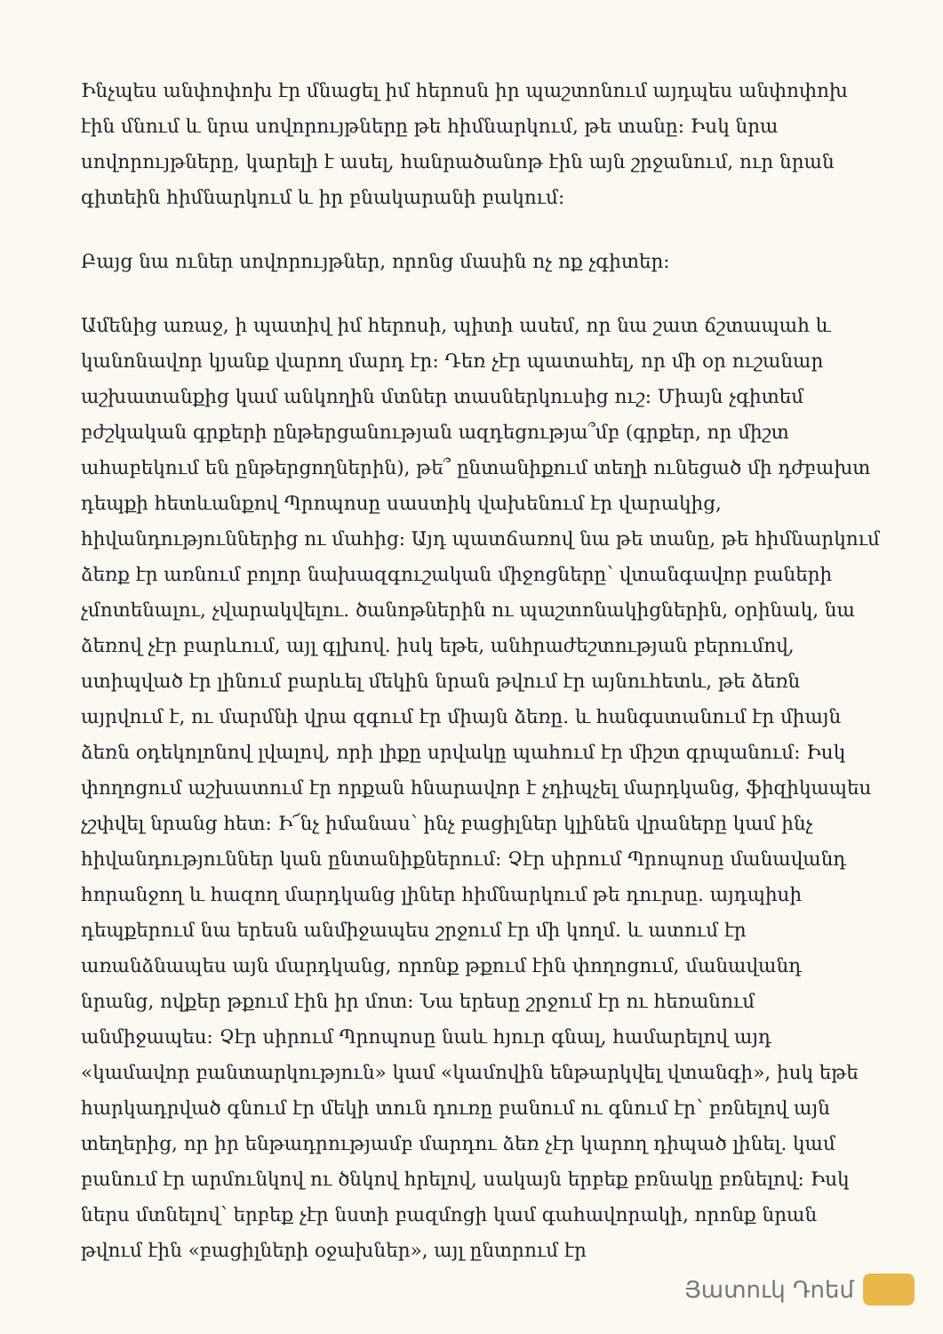Ինչպես անփոփոխ էր մնացել իմ հերոսն իր պաշտոնում այդպես անփոփոխ էին մնում և նրա սովորույթները թե հիմնարկում, թե տանը: Իսկ նրա սովորույթները, կարելի է ասել, հանրածանոթ էին այն շրջանում, ուր նրան գիտեին հիմնարկում և իր բնակարանի բակում:
Բայց նա ուներ սովորույթներ, որոնց մասին ոչ ոք չգիտեր:
Ամենից առաջ, ի պատիվ իմ հերոսի, պիտի ասեմ, որ նա շատ ճշտապահ և կանոնավոր կյանք վարող մարդ էր: Դեռ չէր պատահել, որ մի օր ուշանար աշխատանքից կամ անկողին մտներ տասներկուսից ուշ: Միայն չգիտեմ բժշկական գրքերի ընթերցանության ազդեցությա՞մբ (գրքեր, որ միշտ ահաբեկում են ընթերցողներին), թե՞ ընտանիքում տեղի ունեցած մի դժբախտ դեպքի հետևանքով Պրոպոսը սաստիկ վախենում էր վարակից, հիվանդություններից ու մահից: Այդ պատճառով նա թե տանը, թե հիմնարկում ձեռք էր առնում բոլոր նախազգուշական միջոցները՝ վտանգավոր բաների չմոտենալու, չվարակվելու. ծանոթներին ու պաշտոնակիցներին, օրինակ, նա ձեռով չէր բարևում, այլ գլխով. իսկ եթե, անհրաժեշտության բերումով, ստիպված էր լինում բարևել մեկին նրան թվում էր այնուհետև, թե ձեռն այրվում է, ու մարմնի վրա զգում էր միայն ձեռը. և հանգստանում էր միայն ձեռն օդեկոլոնով լվալով, որի լիքը սրվակը պահում էր միշտ գրպանում: Իսկ փողոցում աշխատում էր որքան հնարավոր է չդիպչել մարդկանց, ֆիզիկապես չշփվել նրանց հետ: Ի՜նչ իմանաս՝ ինչ բացիլներ կլինեն վրաները կամ ինչ հիվանդություններ կան ընտանիքներում: Չէր սիրում Պրոպոսը մանավանդ հորանջող և հազող մարդկանց լիներ հիմնարկում թե դուրսը. այդպիսի դեպքերում նա երեսն անմիջապես շրջում էր մի կողմ. և ատում էր առանձնապես այն մարդկանց, որոնք թքում էին փողոցում, մանավանդ նրանց, ովքեր թքում էին իր մոտ: Նա երեսը շրջում էր ու հեռանում անմիջապես: Չէր սիրում Պրոպոսը նաև հյուր գնալ, համարելով այդ «կամավոր բանտարկություն» կամ «կամովին ենթարկվել վտանգի», իսկ եթե հարկադրված գնում էր մեկի տուն դուռը բանում ու գնում էր՝ բռնելով այն տեղերից, որ իր ենթադրությամբ մարդու ձեռ չէր կարող դիպած լինել. կամ բանում էր արմունկով ու ծնկով հրելով, սակայն երբեք բռնակը բռնելով: Իսկ ներս մտնելով՝ երբեք չէր նստի բազմոցի կամ գահավորակի, որոնք նրան թվում էին «բացիլների օջախներ», այլ ընտրում էր
Յատուկ Դոեմ